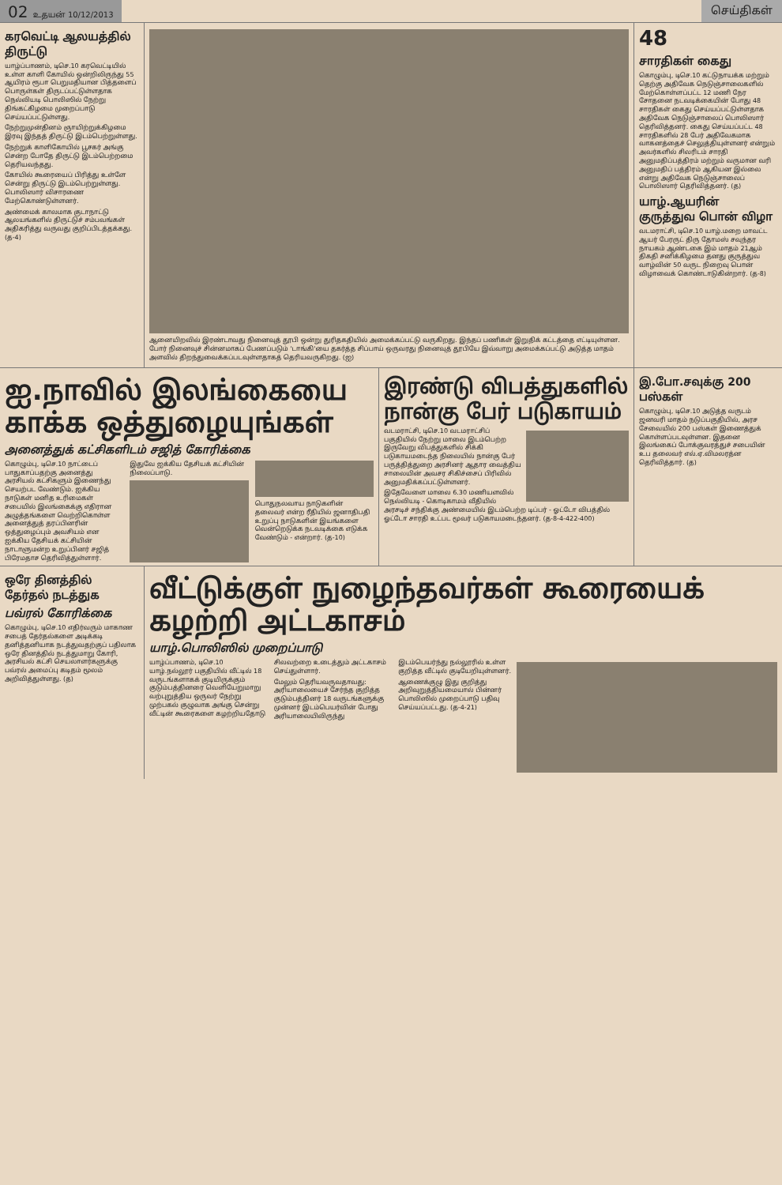02 உதயன் 10/12/2013
செய்திகள்
கரவெட்டி ஆலயத்தில் திருட்டு
யாழ்ப்பாணம், டிசெ.10 கரவெட்டியில் உள்ள காளி கோயில் ஒன்றிலிருந்து 55 ஆயிரம் ரூபா பெறுமதியான பித்தளைப் பொருள்கள் திருடப்பட்டுள்ளதாக நெல்லியடி பொலிஸில் நேற்று திங்கட்கிழமை முறைப்பாடு செய்யப்பட்டுள்ளது.
நேற்றுமுன்தினம் ஞாயிற்றுக்கிழமை இரவு இந்தத் திருட்டு இடம்பெற்றுள்ளது.
நேற்றுக் காளிகோயில் பூசகர் அங்கு சென்ற போதே திருட்டு இடம்பெற்றமை தெரியவந்தது.
கோயில் கூரையைப் பிரித்து உள்ளே சென்று திருட்டு இடம்பெற்றுள்ளது. பொலிஸார் விசாரணை மேற்கொண்டுள்ளனர்.
அண்மைக் காலமாக குடாநாட்டு ஆலயங்களில் திருட்டுச் சம்பவங்கள் அதிகரித்து வருவது குறிப்பிடத்தக்கது. (த-4)
ஆனையிறவில் இரண்டாவது நினைவுத் தூபி ஒன்று துரிதகதியில் அமைக்கப்பட்டு வருகிறது. இந்தப் பணிகள் இறுதிக் கட்டத்தை எட்டியுள்ளன. போர் நினைவுச் சின்னமாகப் பேணப்படும் 'டாங்கி'யை தகர்த்த சிப்பாய் ஒருவரது நினைவுத் தூபியே இவ்வாறு அமைக்கப்பட்டு அடுத்த மாதம் அளவில் திறந்துவைக்கப்படவுள்ளதாகத் தெரியவருகிறது. (ஐ)
48
சாரதிகள் கைது
கொழும்பு, டிசெ.10 கட்டுநாயக்க மற்றும் தெற்கு அதிவேக நெடுஞ்சாலைகளில் மேற்கொள்ளப்பட்ட 12 மணி நேர சோதனை நடவடிக்கையின் போது 48 சாரதிகள் கைது செய்யப்பட்டுள்ளதாக அதிவேக நெடுஞ்சாலைப் பொலிஸார் தெரிவித்தனர். கைது செய்யப்பட்ட 48 சாரதிகளில் 28 பேர் அதிவேகமாக வாகனத்தைச் செலுத்தியுள்ளனர் என்றும் அவர்களில் சிலரிடம் சாரதி அனுமதிப்பத்திரம் மற்றும் வருமான வரி அனுமதிப் பத்திரம் ஆகியன இல்லை என்று அதிவேக நெடுஞ்சாலைப் பொலிஸார் தெரிவித்தனர். (த)
யாழ்.ஆயரின் குருத்துவ பொன் விழா
வடமராட்சி, டிசெ.10 யாழ்.மறை மாவட்ட ஆயர் பேரருட் திரு தோமஸ் சவுந்தர நாயகம் ஆண்டகை இம் மாதம் 21ஆம் திகதி சனிக்கிழமை தனது குருத்துவ வாழ்வின் 50 வருட நிறைவு பொன் விழாவைக் கொண்டாடுகின்றார். (த-8)
ஐ.நாவில் இலங்கையை காக்க ஒத்துழையுங்கள்
அனைத்துக் கட்சிகளிடம் சஜித் கோரிக்கை
கொழும்பு, டிசெ.10 நாட்டைப் பாதுகாப்பதற்கு அனைத்து அரசியல் கட்சிகளும் இணைந்து செயற்பட வேண்டும். ஐக்கிய நாடுகள் மனித உரிமைகள் சபையில் இலங்கைக்கு எதிரான அழுத்தங்களை வெற்றிகொள்ள அனைத்துத் தரப்பினரின் ஒத்துழைப்பும் அவசியம் என ஐக்கிய தேசியக் கட்சியின் நாடாளுமன்ற உறுப்பினர் சஜித் பிரேமதாச தெரிவித்துள்ளார்.
இதுவே ஐக்கிய தேசியக் கட்சியின் நிலைப்பாடு.
பொதுநலவாய நாடுகளின் தலைவர் என்ற ரீதியில் ஜனாதிபதி உறுப்பு நாடுகளின் இயங்களை வென்றெடுக்க நடவடிக்கை எடுக்க வேண்டும் - என்றார். (த-10)
இரண்டு விபத்துகளில் நான்கு பேர் படுகாயம்
வடமராட்சி, டிசெ.10 வடமராட்சிப் பகுதியில் நேற்று மாலை இடம்பெற்ற இருவேறு விபத்துகளில் சிக்கி படுகாயமடைந்த நிலையில் நான்கு பேர் பருத்தித்துறை அரசினர் ஆதார வைத்திய சாலையின் அவசர சிகிச்சைப் பிரிவில் அனுமதிக்கப்பட்டுள்ளனர்.
இதேவேளை மாலை 6.30 மணியளவில் நெல்லியடி - கொடிகாமம் வீதியில் அரசடிச் சந்திக்கு அண்மையில் இடம்பெற்ற டிப்பர் - ஓட்டோ விபத்தில் ஓட்டோ சாரதி உட்பட மூவர் படுகாயமடைந்தனர். (த-8-4-422-400)
இ.போ.சவுக்கு 200 பஸ்கள்
கொழும்பு, டிசெ.10 அடுத்த வருடம் ஜனவரி மாதம் நடுப்பகுதியில், அரச சேவையில் 200 பஸ்கள் இணைத்துக் கொள்ளப்படவுள்ளன. இதனை இலங்கைப் போக்குவரத்துச் சபையின் உப தலைவர் எல்.ஏ.விமலரத்ன தெரிவித்தார். (த)
ஒரே தினத்தில் தேர்தல் நடத்துக
பவ்ரல் கோரிக்கை
கொழும்பு, டிசெ.10 எதிர்வரும் மாகாண சபைத் தேர்தல்களை அடிக்கடி தனித்தனியாக நடத்துவதற்குப் பதிலாக ஒரே தினத்தில் நடத்துமாறு கோரி, அரசியல் கட்சி செயலாளர்களுக்கு பவ்ரல் அமைப்பு கடிதம் மூலம் அறிவித்துள்ளது. (த)
வீட்டுக்குள் நுழைந்தவர்கள் கூரையைக் கழற்றி அட்டகாசம்
யாழ்.பொலிஸில் முறைப்பாடு
யாழ்ப்பாணம், டிசெ.10 யாழ்.நல்லூர் பகுதியில் வீட்டில் 18 வருடங்களாகக் குடியிருக்கும் குடும்பத்தினரை வெளியேறுமாறு வற்புறுத்திய ஒருவர் நேற்று முற்பகல் குழுவாக அங்கு சென்று வீட்டின் கூரைகளை கழற்றியதோடு சிலவற்றை உடைத்தும் அட்டகாசம் செய்துள்ளார்.
மேலும் தெரியவருவதாவது: அரியாலையைச் சேர்ந்த குறித்த குடும்பத்தினர் 18 வருடங்களுக்கு முன்னர் இடம்பெயர்வின் போது அரியாலையிலிருந்து இடம்பெயர்ந்து நல்லூரில் உள்ள குறித்த வீட்டில் குடியேறியுள்ளனர்.
ஆணைக்குழு இது குறித்து அறிவுறுத்தியமையால் பின்னர் பொலிஸில் முறைப்பாடு பதிவு செய்யப்பட்டது. (த-4-21)